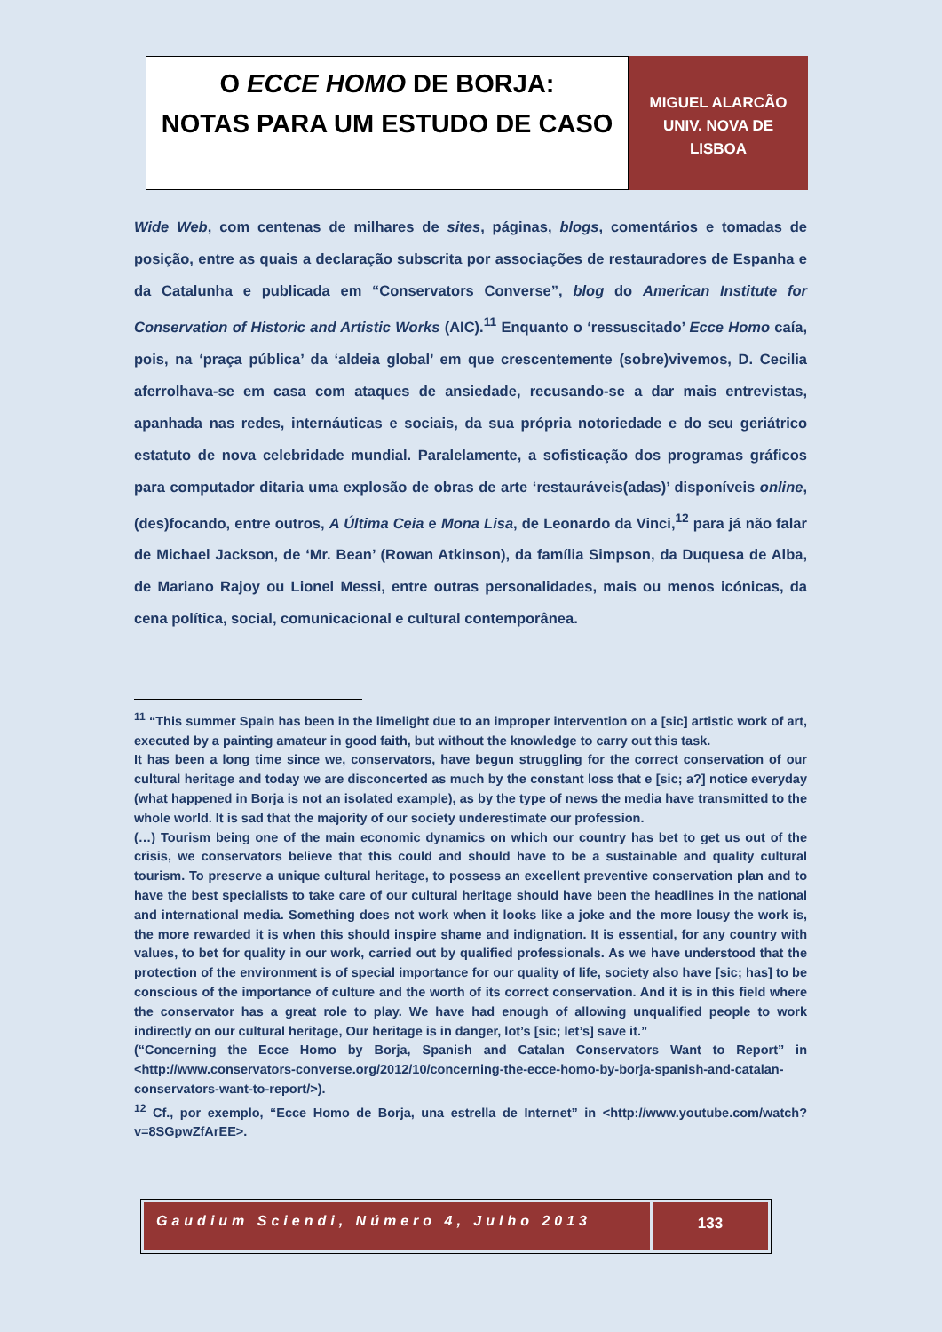O ECCE HOMO DE BORJA:
NOTAS PARA UM ESTUDO DE CASO
MIGUEL ALARCÃO
UNIV. NOVA DE
LISBOA
Wide Web, com centenas de milhares de sites, páginas, blogs, comentários e tomadas de posição, entre as quais a declaração subscrita por associações de restauradores de Espanha e da Catalunha e publicada em “Conservators Converse”, blog do American Institute for Conservation of Historic and Artistic Works (AIC).<sup>11</sup> Enquanto o ‘ressuscitado’ Ecce Homo caía, pois, na ‘praça pública’ da ‘aldeia global’ em que crescentemente (sobre)vivemos, D. Cecilia aferrolhava-se em casa com ataques de ansiedade, recusando-se a dar mais entrevistas, apanhada nas redes, internáuticas e sociais, da sua própria notoriedade e do seu geriátrico estatuto de nova celebridade mundial. Paralelamente, a sofisticação dos programas gráficos para computador ditaria uma explosão de obras de arte ‘restauráveis(adas)’ disponíveis online, (des)focando, entre outros, A Última Ceia e Mona Lisa, de Leonardo da Vinci,<sup>12</sup> para já não falar de Michael Jackson, de ‘Mr. Bean’ (Rowan Atkinson), da família Simpson, da Duquesa de Alba, de Mariano Rajoy ou Lionel Messi, entre outras personalidades, mais ou menos icónicas, da cena política, social, comunicacional e cultural contemporânea.
<sup>11</sup> “This summer Spain has been in the limelight due to an improper intervention on a [sic] artistic work of art, executed by a painting amateur in good faith, but without the knowledge to carry out this task.
It has been a long time since we, conservators, have begun struggling for the correct conservation of our cultural heritage and today we are disconcerted as much by the constant loss that e [sic; a?] notice everyday (what happened in Borja is not an isolated example), as by the type of news the media have transmitted to the whole world. It is sad that the majority of our society underestimate our profession.
(…) Tourism being one of the main economic dynamics on which our country has bet to get us out of the crisis, we conservators believe that this could and should have to be a sustainable and quality cultural tourism. To preserve a unique cultural heritage, to possess an excellent preventive conservation plan and to have the best specialists to take care of our cultural heritage should have been the headlines in the national and international media. Something does not work when it looks like a joke and the more lousy the work is, the more rewarded it is when this should inspire shame and indignation. It is essential, for any country with values, to bet for quality in our work, carried out by qualified professionals. As we have understood that the protection of the environment is of special importance for our quality of life, society also have [sic; has] to be conscious of the importance of culture and the worth of its correct conservation. And it is in this field where the conservator has a great role to play. We have had enough of allowing unqualified people to work indirectly on our cultural heritage, Our heritage is in danger, lot’s [sic; let’s] save it.”
(“Concerning the Ecce Homo by Borja, Spanish and Catalan Conservators Want to Report” in <http://www.conservators-converse.org/2012/10/concerning-the-ecce-homo-by-borja-spanish-and-catalan-conservators-want-to-report/>).
<sup>12</sup> Cf., por exemplo, “Ecce Homo de Borja, una estrella de Internet” in <http://www.youtube.com/watch?v=8SGpwZfArEE>.
Gaudium Sciendi, Número 4, Julho 2013
133